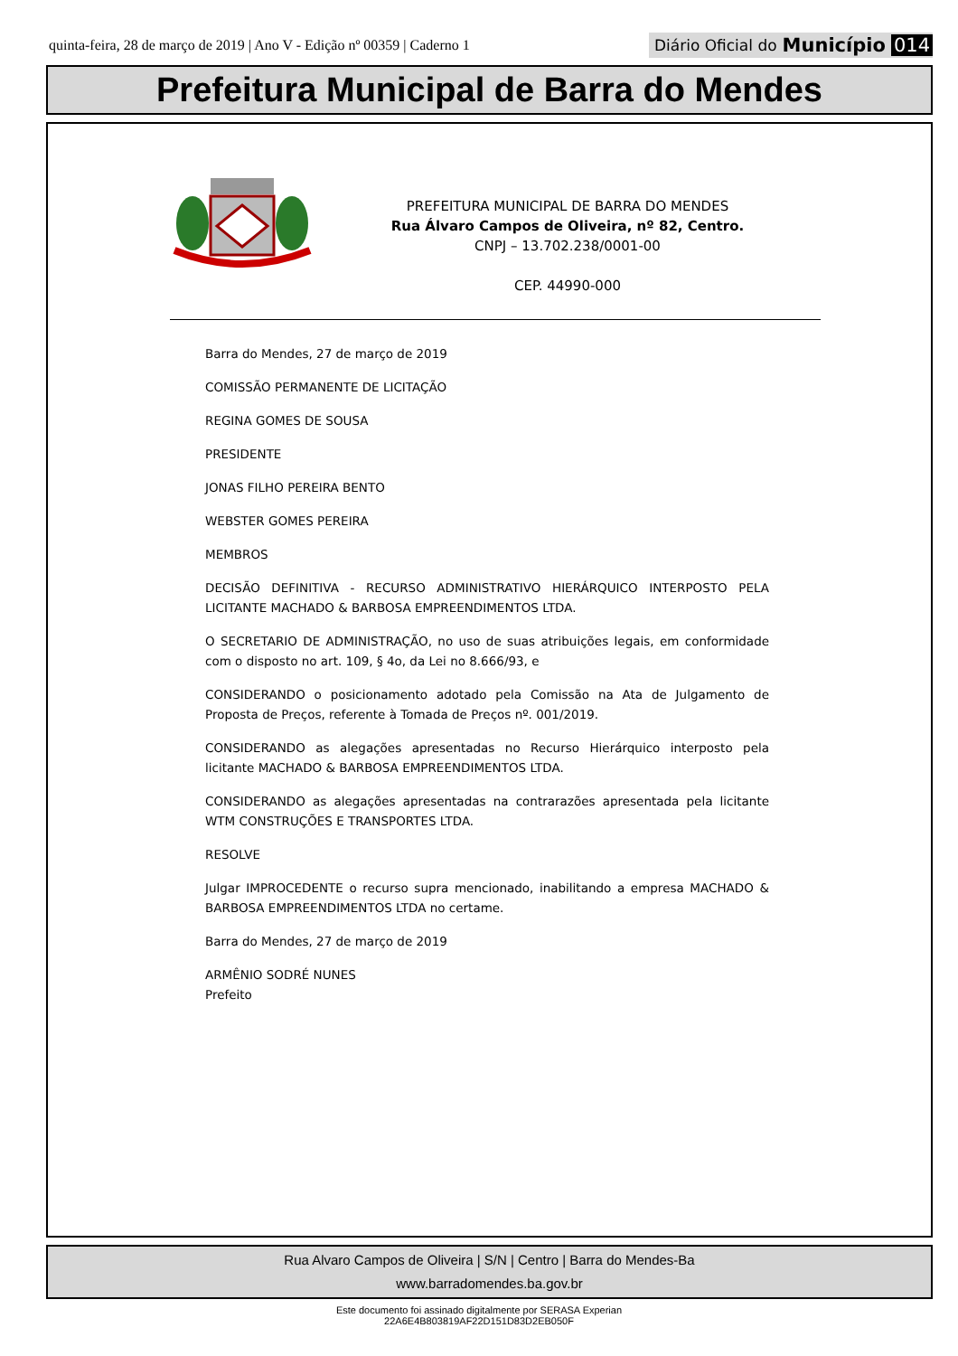quinta-feira, 28 de março de 2019 | Ano V - Edição nº 00359 | Caderno 1
Diário Oficial do Município 014
Prefeitura Municipal de Barra do Mendes
PREFEITURA MUNICIPAL DE BARRA DO MENDES
Rua Álvaro Campos de Oliveira, nº 82, Centro.
CNPJ – 13.702.238/0001-00
CEP. 44990-000
Barra do Mendes, 27 de março de 2019
COMISSÃO PERMANENTE DE LICITAÇÃO
REGINA GOMES DE SOUSA
PRESIDENTE
JONAS FILHO PEREIRA BENTO
WEBSTER GOMES PEREIRA
MEMBROS
DECISÃO DEFINITIVA - RECURSO ADMINISTRATIVO HIERÁRQUICO INTERPOSTO PELA LICITANTE MACHADO & BARBOSA EMPREENDIMENTOS LTDA.
O SECRETARIO DE ADMINISTRAÇÃO, no uso de suas atribuições legais, em conformidade com o disposto no art. 109, § 4o, da Lei no 8.666/93, e
CONSIDERANDO o posicionamento adotado pela Comissão na Ata de Julgamento de Proposta de Preços, referente à Tomada de Preços nº. 001/2019.
CONSIDERANDO as alegações apresentadas no Recurso Hierárquico interposto pela licitante MACHADO & BARBOSA EMPREENDIMENTOS LTDA.
CONSIDERANDO as alegações apresentadas na contrarazões apresentada pela licitante WTM CONSTRUÇÕES E TRANSPORTES LTDA.
RESOLVE
Julgar IMPROCEDENTE o recurso supra mencionado, inabilitando a empresa MACHADO & BARBOSA EMPREENDIMENTOS LTDA no certame.
Barra do Mendes, 27 de março de 2019
ARMÊNIO SODRÉ NUNES
Prefeito
Rua Alvaro Campos de Oliveira | S/N | Centro | Barra do Mendes-Ba
www.barradomendes.ba.gov.br
Este documento foi assinado digitalmente por SERASA Experian
22A6E4B803819AF22D151D83D2EB050F